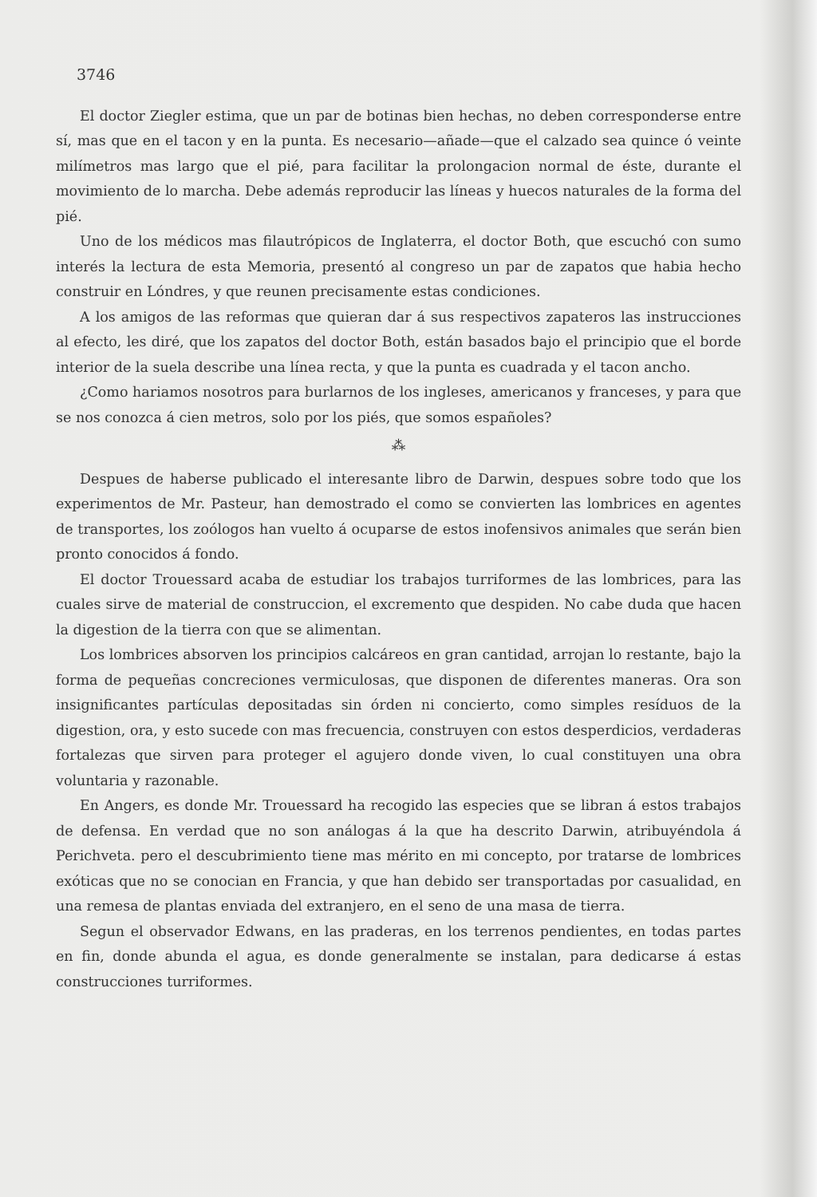3746
El doctor Ziegler estima, que un par de botinas bien hechas, no deben corresponderse entre sí, mas que en el tacon y en la punta. Es necesario—añade—que el calzado sea quince ó veinte milímetros mas largo que el pié, para facilitar la prolongacion normal de éste, durante el movimiento de lo marcha. Debe además reproducir las líneas y huecos naturales de la forma del pié.
Uno de los médicos mas filautrópicos de Inglaterra, el doctor Both, que escuchó con sumo interés la lectura de esta Memoria, presentó al congreso un par de zapatos que habia hecho construir en Lóndres, y que reunen precisamente estas condiciones.
A los amigos de las reformas que quieran dar á sus respectivos zapateros las instrucciones al efecto, les diré, que los zapatos del doctor Both, están basados bajo el principio que el borde interior de la suela describe una línea recta, y que la punta es cuadrada y el tacon ancho.
¿Como hariamos nosotros para burlarnos de los ingleses, americanos y franceses, y para que se nos conozca á cien metros, solo por los piés, que somos españoles?
⁂
Despues de haberse publicado el interesante libro de Darwin, despues sobre todo que los experimentos de Mr. Pasteur, han demostrado el como se convierten las lombrices en agentes de transportes, los zoólogos han vuelto á ocuparse de estos inofensivos animales que serán bien pronto conocidos á fondo.
El doctor Trouessard acaba de estudiar los trabajos turriformes de las lombrices, para las cuales sirve de material de construccion, el excremento que despiden. No cabe duda que hacen la digestion de la tierra con que se alimentan.
Los lombrices absorven los principios calcáreos en gran cantidad, arrojan lo restante, bajo la forma de pequeñas concreciones vermiculosas, que disponen de diferentes maneras. Ora son insignificantes partículas depositadas sin órden ni concierto, como simples resíduos de la digestion, ora, y esto sucede con mas frecuencia, construyen con estos desperdicios, verdaderas fortalezas que sirven para proteger el agujero donde viven, lo cual constituyen una obra voluntaria y razonable.
En Angers, es donde Mr. Trouessard ha recogido las especies que se libran á estos trabajos de defensa. En verdad que no son análogas á la que ha descrito Darwin, atribuyéndola á Perichveta. pero el descubrimiento tiene mas mérito en mi concepto, por tratarse de lombrices exóticas que no se conocian en Francia, y que han debido ser transportadas por casualidad, en una remesa de plantas enviada del extranjero, en el seno de una masa de tierra.
Segun el observador Edwans, en las praderas, en los terrenos pendientes, en todas partes en fin, donde abunda el agua, es donde generalmente se instalan, para dedicarse á estas construcciones turriformes.